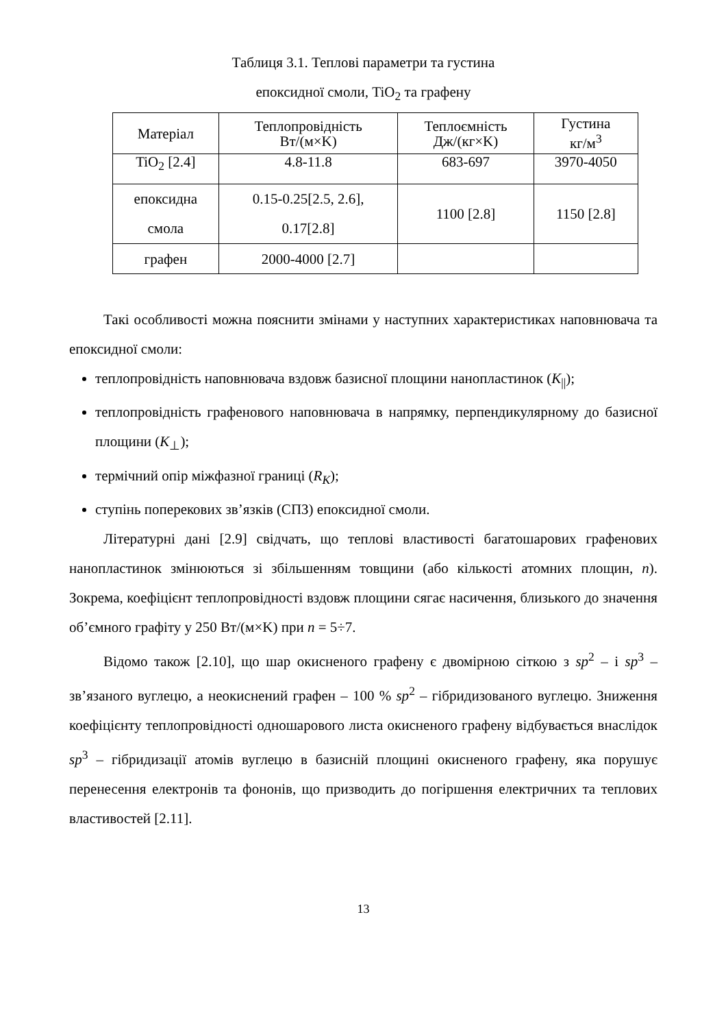Таблиця 3.1. Теплові параметри та густина
епоксидної смоли, TiO<sub>2</sub> та графену
| Матеріал | Теплопровідність Вт/(м×K) | Теплоємність Дж/(кг×K) | Густина кг/м<sup>3</sup> |
| TiO<sub>2</sub> [2.4] | 4.8-11.8 | 683-697 | 3970-4050 |
| епоксидна смола | 0.15-0.25[2.5, 2.6], 0.17[2.8] | 1100 [2.8] | 1150 [2.8] |
| графен | 2000-4000 [2.7] | | |
Такі особливості можна пояснити змінами у наступних характеристиках наповнювача та епоксидної смоли:
теплопровідність наповнювача вздовж базисної площини нанопластинок (K<sub>||</sub>);
теплопровідність графенового наповнювача в напрямку, перпендикулярному до базисної площини (K<sub>⊥</sub>);
термічний опір міжфазної границі (R<sub>K</sub>);
ступінь поперекових зв’язків (СПЗ) епоксидної смоли.
Літературні дані [2.9] свідчать, що теплові властивості багатошарових графенових нанопластинок змінюються зі збільшенням товщини (або кількості атомних площин, n). Зокрема, коефіцієнт теплопровідності вздовж площини сягає насичення, близького до значення об’ємного графіту у 250 Вт/(м×K) при n = 5÷7.
Відомо також [2.10], що шар окисненого графену є двомірною сіткою з sp<sup>2</sup> – і sp<sup>3</sup> – зв’язаного вуглецю, а неокиснений графен – 100 % sp<sup>2</sup> – гібридизованого вуглецю. Зниження коефіцієнту теплопровідності одношарового листа окисненого графену відбувається внаслідок sp<sup>3</sup> – гібридизації атомів вуглецю в базисній площині окисненого графену, яка порушує перенесення електронів та фононів, що призводить до погіршення електричних та теплових властивостей [2.11].
13